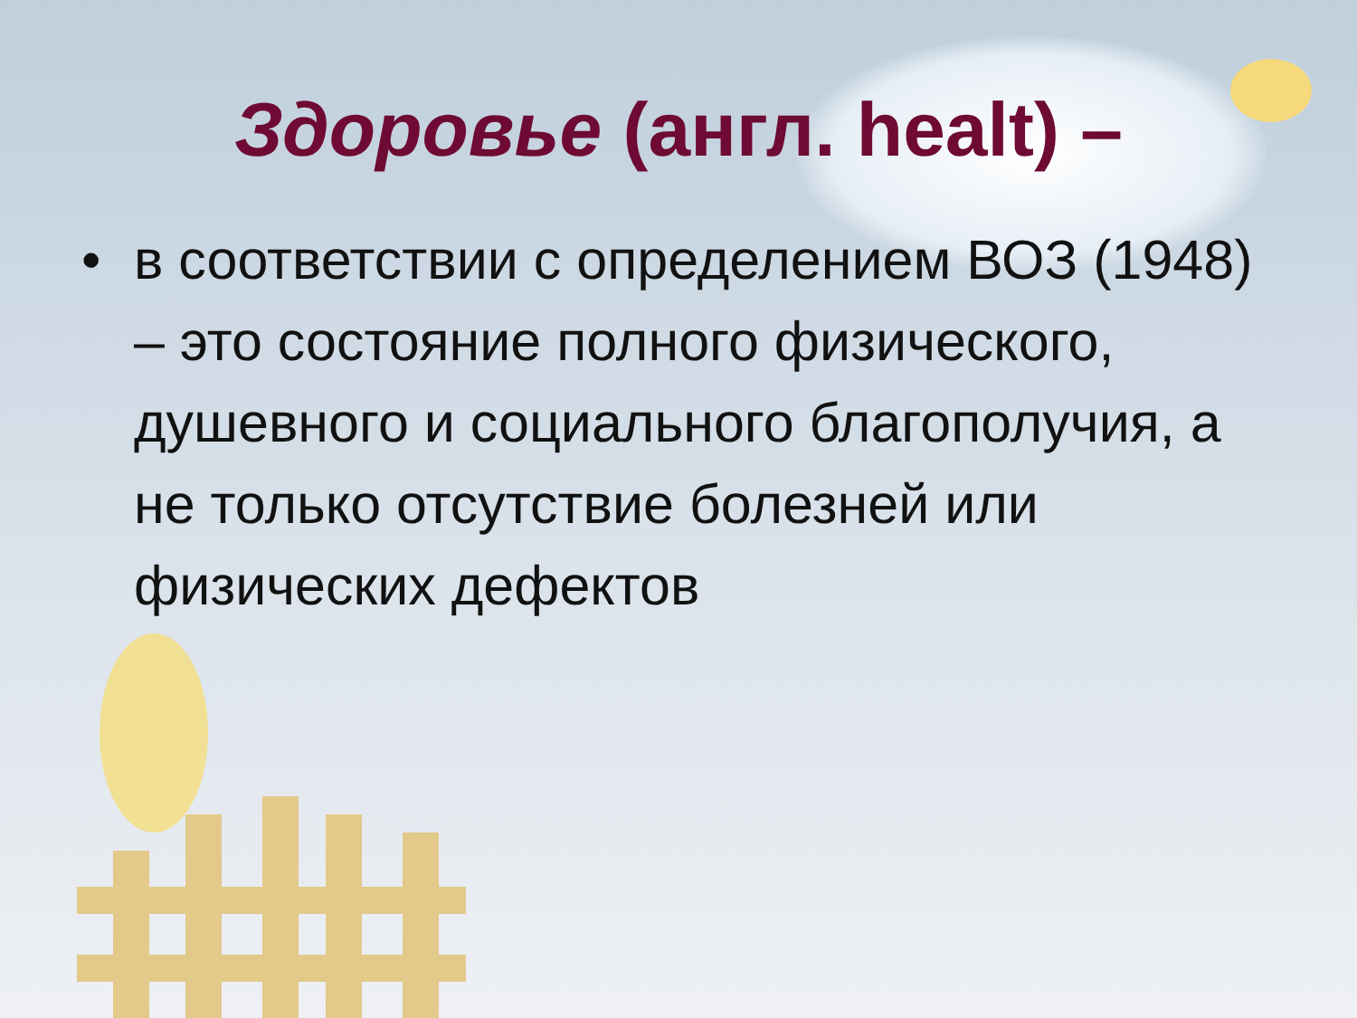Здоровье (англ. healt) –
• в соответствии с определением ВОЗ (1948) – это состояние полного физического, душевного и социального благополучия, а не только отсутствие болезней или физических дефектов